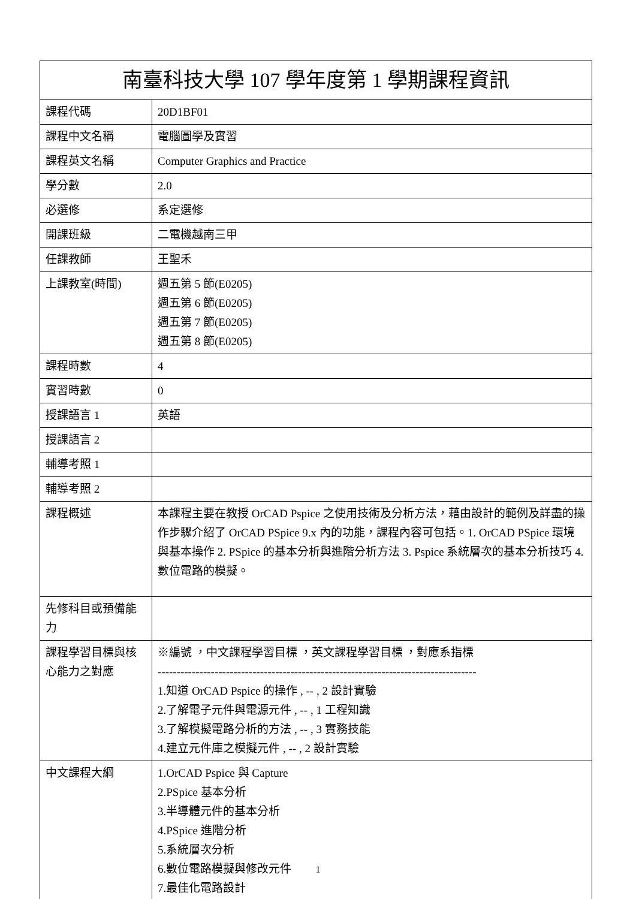| 南臺科技大學 107 學年度第 1 學期課程資訊 | |
| --- | --- |
| 課程代碼 | 20D1BF01 |
| 課程中文名稱 | 電腦圖學及實習 |
| 課程英文名稱 | Computer Graphics and Practice |
| 學分數 | 2.0 |
| 必選修 | 系定選修 |
| 開課班級 | 二電機越南三甲 |
| 任課教師 | 王聖禾 |
| 上課教室(時間) | 週五第 5 節(E0205) 週五第 6 節(E0205) 週五第 7 節(E0205) 週五第 8 節(E0205) |
| 課程時數 | 4 |
| 實習時數 | 0 |
| 授課語言 1 | 英語 |
| 授課語言 2 | |
| 輔導考照 1 | |
| 輔導考照 2 | |
| 課程概述 | 本課程主要在教授 OrCAD Pspice 之使用技術及分析方法，藉由設計的範例及詳盡的操作步驟介紹了 OrCAD PSpice 9.x 內的功能，課程內容可包括。1. OrCAD PSpice 環境與基本操作 2. PSpice 的基本分析與進階分析方法 3. Pspice 系統層次的基本分析技巧 4. 數位電路的模擬。 |
| 先修科目或預備能力 | |
| 課程學習目標與核心能力之對應 | ※編號 ，中文課程學習目標 ，英文課程學習目標 ，對應系指標 ------------------------------------------------------------------------------------ 1.知道 OrCAD Pspice 的操作 , -- , 2 設計實驗 2.了解電子元件與電源元件 , -- , 1 工程知識 3.了解模擬電路分析的方法 , -- , 3 實務技能 4.建立元件庫之模擬元件 , -- , 2 設計實驗 |
| 中文課程大綱 | 1.OrCAD Pspice 與 Capture 2.PSpice 基本分析 3.半導體元件的基本分析 4.PSpice 進階分析 5.系統層次分析 6.數位電路模擬與修改元件 7.最佳化電路設計 |
1